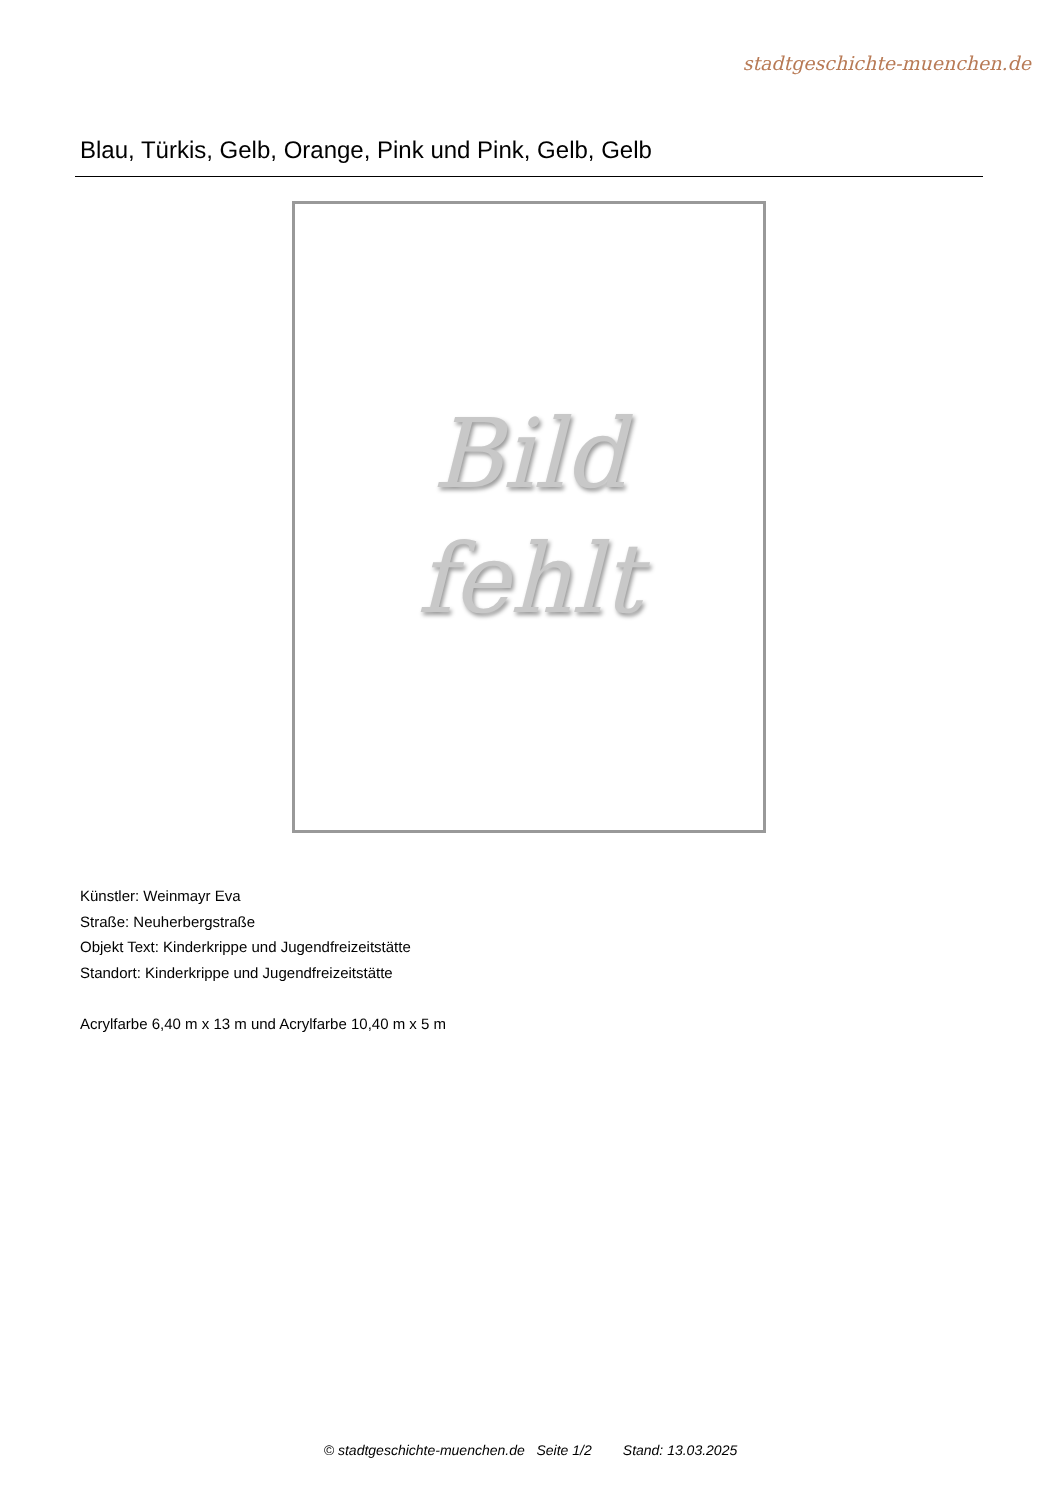stadtgeschichte-muenchen.de
Blau, Türkis, Gelb, Orange, Pink und Pink, Gelb, Gelb
Bild
fehlt
Künstler: Weinmayr Eva
Straße: Neuherbergstraße
Objekt Text: Kinderkrippe und Jugendfreizeitstätte
Standort: Kinderkrippe und Jugendfreizeitstätte
Acrylfarbe 6,40 m x 13 m und Acrylfarbe 10,40 m x 5 m
© stadtgeschichte-muenchen.de Seite 1/2 Stand: 13.03.2025